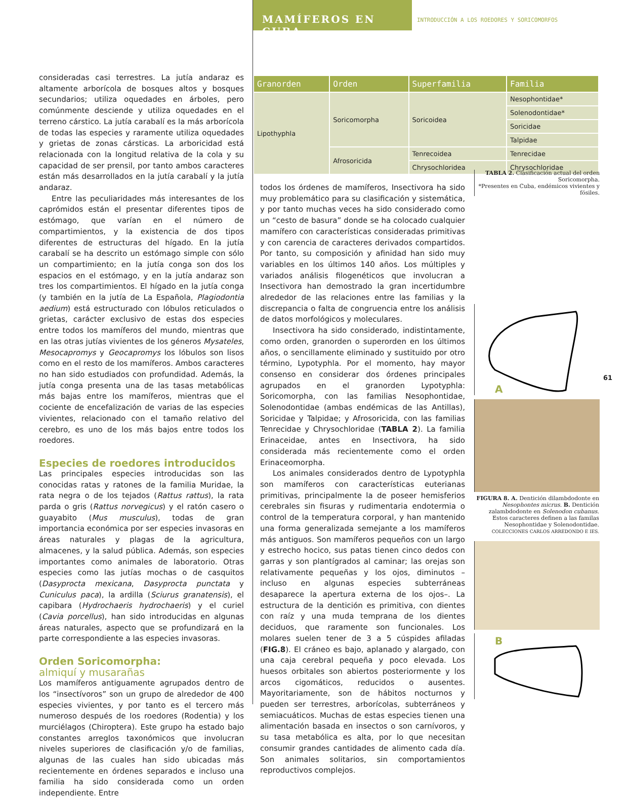MAMÍFEROS EN CUBA
INTRODUCCIÓN A LOS ROEDORES Y SORICOMORFOS
consideradas casi terrestres. La jutía andaraz es altamente arborícola de bosques altos y bosques secundarios; utiliza oquedades en árboles, pero comúnmente desciende y utiliza oquedades en el terreno cárstico. La jutía carabalí es la más arborícola de todas las especies y raramente utiliza oquedades y grietas de zonas cársticas. La arboricidad está relacionada con la longitud relativa de la cola y su capacidad de ser prensil, por tanto ambos caracteres están más desarrollados en la jutía carabalí y la jutía andaraz.
Entre las peculiaridades más interesantes de los caprómidos están el presentar diferentes tipos de estómago, que varían en el número de compartimientos, y la existencia de dos tipos diferentes de estructuras del hígado. En la jutía carabalí se ha descrito un estómago simple con sólo un compartimiento; en la jutía conga son dos los espacios en el estómago, y en la jutía andaraz son tres los compartimientos. El hígado en la jutía conga (y también en la jutía de La Española, Plagiodontia aedium) está estructurado con lóbulos reticulados o grietas, carácter exclusivo de estas dos especies entre todos los mamíferos del mundo, mientras que en las otras jutías vivientes de los géneros Mysateles, Mesocapromys y Geocapromys los lóbulos son lisos como en el resto de los mamíferos. Ambos caracteres no han sido estudiados con profundidad. Además, la jutía conga presenta una de las tasas metabólicas más bajas entre los mamíferos, mientras que el cociente de encefalización de varias de las especies vivientes, relacionado con el tamaño relativo del cerebro, es uno de los más bajos entre todos los roedores.
Especies de roedores introducidos
Las principales especies introducidas son las conocidas ratas y ratones de la familia Muridae, la rata negra o de los tejados (Rattus rattus), la rata parda o gris (Rattus norvegicus) y el ratón casero o guayabito (Mus musculus), todas de gran importancia económica por ser especies invasoras en áreas naturales y plagas de la agricultura, almacenes, y la salud pública. Además, son especies importantes como animales de laboratorio. Otras especies como las jutías mochas o de casquitos (Dasyprocta mexicana, Dasyprocta punctata y Cuniculus paca), la ardilla (Sciurus granatensis), el capibara (Hydrochaeris hydrochaeris) y el curiel (Cavia porcellus), han sido introducidas en algunas áreas naturales, aspecto que se profundizará en la parte correspondiente a las especies invasoras.
Orden Soricomorpha:
almiquí y musarañas
Los mamíferos antiguamente agrupados dentro de los “insectívoros” son un grupo de alrededor de 400 especies vivientes, y por tanto es el tercero más numeroso después de los roedores (Rodentia) y los murciélagos (Chiroptera). Este grupo ha estado bajo constantes arreglos taxonómicos que involucran niveles superiores de clasificación y/o de familias, algunas de las cuales han sido ubicadas más recientemente en órdenes separados e incluso una familia ha sido considerada como un orden independiente. Entre
| Granorden | Orden | Superfamilia | Familia |
| --- | --- | --- | --- |
| Lipothyphla | Soricomorpha | Soricoidea | Nesophontidae* |
| | | | Solenodontidae* |
| | | | Soricidae |
| | | | Talpidae |
| | Afrosoricida | Tenrecoidea | Tenrecidae |
| | | Chrysochloridea | Chrysochloridae |
TABLA 2. Clasificación actual del orden Soricomorpha.
*Presentes en Cuba, endémicos vivientes y fósiles.
todos los órdenes de mamíferos, Insectivora ha sido muy problemático para su clasificación y sistemática, y por tanto muchas veces ha sido considerado como un “cesto de basura” donde se ha colocado cualquier mamífero con características consideradas primitivas y con carencia de caracteres derivados compartidos. Por tanto, su composición y afinidad han sido muy variables en los últimos 140 años. Los múltiples y variados análisis filogenéticos que involucran a Insectivora han demostrado la gran incertidumbre alrededor de las relaciones entre las familias y la discrepancia o falta de congruencia entre los análisis de datos morfológicos y moleculares.
Insectivora ha sido considerado, indistintamente, como orden, granorden o superorden en los últimos años, o sencillamente eliminado y sustituido por otro término, Lypotyphla. Por el momento, hay mayor consenso en considerar dos órdenes principales agrupados en el granorden Lypotyphla: Soricomorpha, con las familias Nesophontidae, Solenodontidae (ambas endémicas de las Antillas), Soricidae y Talpidae; y Afrosoricida, con las familias Tenrecidae y Chrysochloridae (TABLA 2). La familia Erinaceidae, antes en Insectivora, ha sido considerada más recientemente como el orden Erinaceomorpha.
Los animales considerados dentro de Lypotyphla son mamíferos con características euterianas primitivas, principalmente la de poseer hemisferios cerebrales sin fisuras y rudimentaria endotermia o control de la temperatura corporal, y han mantenido una forma generalizada semejante a los mamíferos más antiguos. Son mamíferos pequeños con un largo y estrecho hocico, sus patas tienen cinco dedos con garras y son plantígrados al caminar; las orejas son relativamente pequeñas y los ojos, diminutos –incluso en algunas especies subterráneas desaparece la apertura externa de los ojos–. La estructura de la dentición es primitiva, con dientes con raíz y una muda temprana de los dientes deciduos, que raramente son funcionales. Los molares suelen tener de 3 a 5 cúspides afiladas (FIG.8). El cráneo es bajo, aplanado y alargado, con una caja cerebral pequeña y poco elevada. Los huesos orbitales son abiertos posteriormente y los arcos cigomáticos, reducidos o ausentes. Mayoritariamente, son de hábitos nocturnos y pueden ser terrestres, arborícolas, subterráneos y semiacuáticos. Muchas de estas especies tienen una alimentación basada en insectos o son carnívoros, y su tasa metabólica es alta, por lo que necesitan consumir grandes cantidades de alimento cada día. Son animales solitarios, sin comportamientos reproductivos complejos.
A
FIGURA 8. A. Dentición dilambdodonte en Nesophontes micrus. B. Dentición zalambdodonte en Solenodon cubanus. Estos caracteres definen a las familas Nesophontidae y Solenodontidae.
COLECCIONES CARLOS ARREDONDO E IES.
B
61